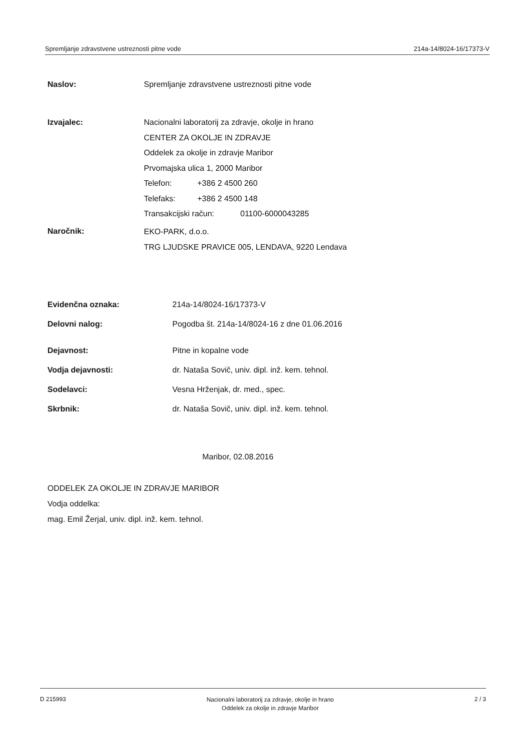Spremljanje zdravstvene ustreznosti pitne vode 214a-14/8024-16/17373-V
Naslov: Spremljanje zdravstvene ustreznosti pitne vode
Izvajalec:
Nacionalni laboratorij za zdravje, okolje in hrano
CENTER ZA OKOLJE IN ZDRAVJE
Oddelek za okolje in zdravje Maribor
Prvomajska ulica 1, 2000 Maribor
Telefon: +386 2 4500 260
Telefaks: +386 2 4500 148
Transakcijski račun: 01100-6000043285
Naročnik:
EKO-PARK, d.o.o.
TRG LJUDSKE PRAVICE 005, LENDAVA, 9220 Lendava
Evidenčna oznaka: 214a-14/8024-16/17373-V
Delovni nalog: Pogodba št. 214a-14/8024-16 z dne 01.06.2016
Dejavnost: Pitne in kopalne vode
Vodja dejavnosti: dr. Nataša Sovič, univ. dipl. inž. kem. tehnol.
Sodelavci: Vesna Hrženjak, dr. med., spec.
Skrbnik: dr. Nataša Sovič, univ. dipl. inž. kem. tehnol.
Maribor, 02.08.2016
ODDELEK ZA OKOLJE IN ZDRAVJE MARIBOR
Vodja oddelka:
mag. Emil Žerjal, univ. dipl. inž. kem. tehnol.
D 215993 Nacionalni laboratorij za zdravje, okolje in hrano
Oddelek za okolje in zdravje Maribor 2 / 3